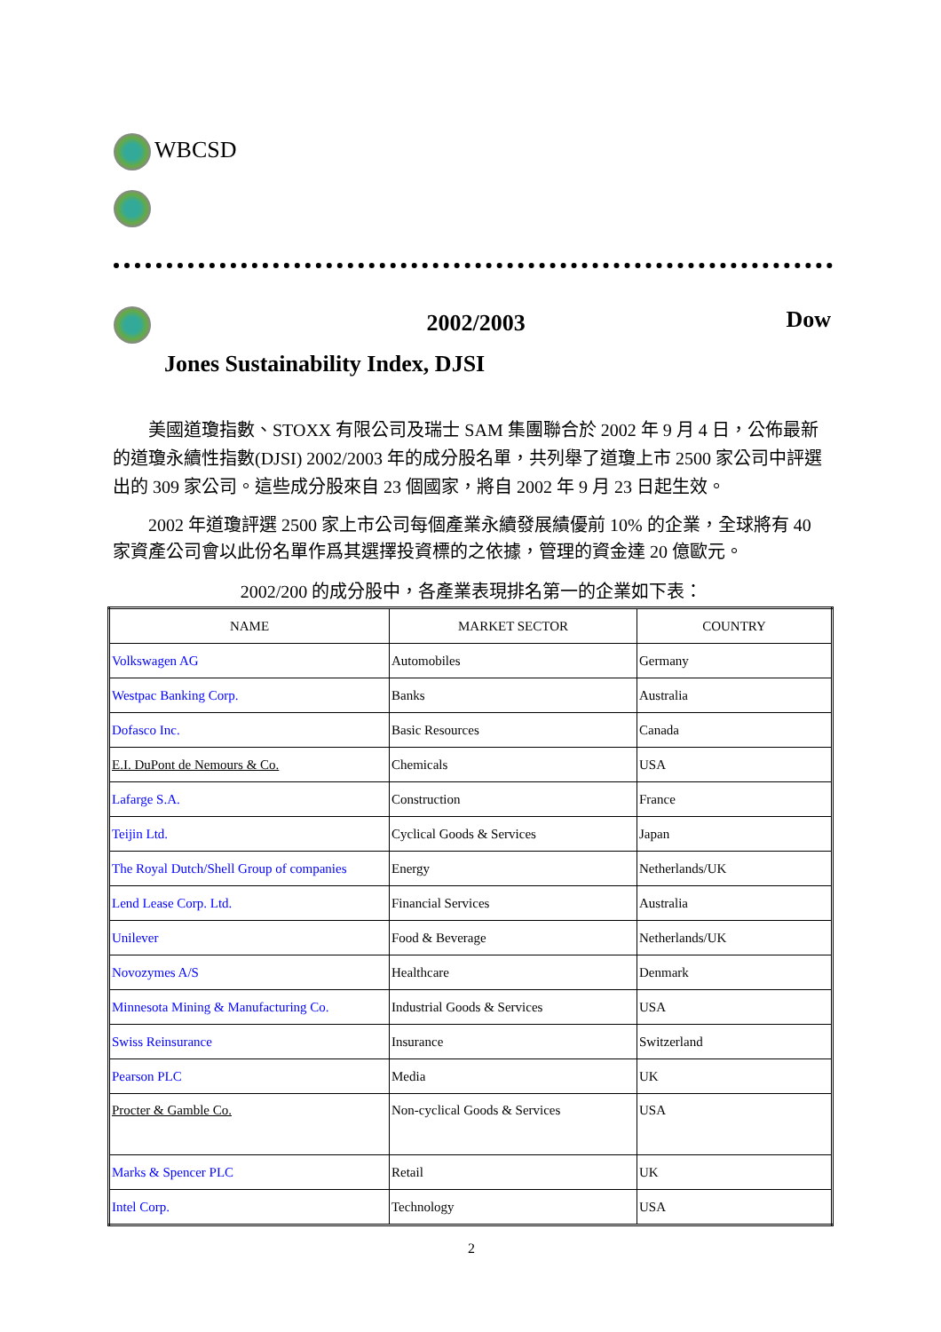WBCSD
2002/2003 Dow
Jones Sustainability Index, DJSI
美國道瓊指數、STOXX 有限公司及瑞士 SAM 集團聯合於 2002 年 9 月 4 日，公佈最新的道瓊永續性指數(DJSI) 2002/2003 年的成分股名單，共列舉了道瓊上市 2500 家公司中評選出的 309 家公司。這些成分股來自 23 個國家，將自 2002 年 9 月 23 日起生效。
2002 年道瓊評選 2500 家上市公司每個產業永續發展績優前 10% 的企業，全球將有 40 家資產公司會以此份名單作爲其選擇投資標的之依據，管理的資金達 20 億歐元。
2002/200 的成分股中，各產業表現排名第一的企業如下表：
| NAME | MARKET SECTOR | COUNTRY |
| --- | --- | --- |
| Volkswagen AG | Automobiles | Germany |
| Westpac Banking Corp. | Banks | Australia |
| Dofasco Inc. | Basic Resources | Canada |
| E.I. DuPont de Nemours & Co. | Chemicals | USA |
| Lafarge S.A. | Construction | France |
| Teijin Ltd. | Cyclical Goods & Services | Japan |
| The Royal Dutch/Shell Group of companies | Energy | Netherlands/UK |
| Lend Lease Corp. Ltd. | Financial Services | Australia |
| Unilever | Food & Beverage | Netherlands/UK |
| Novozymes A/S | Healthcare | Denmark |
| Minnesota Mining & Manufacturing Co. | Industrial Goods & Services | USA |
| Swiss Reinsurance | Insurance | Switzerland |
| Pearson PLC | Media | UK |
| Procter & Gamble Co. | Non-cyclical Goods & Services | USA |
| Marks & Spencer PLC | Retail | UK |
| Intel Corp. | Technology | USA |
2